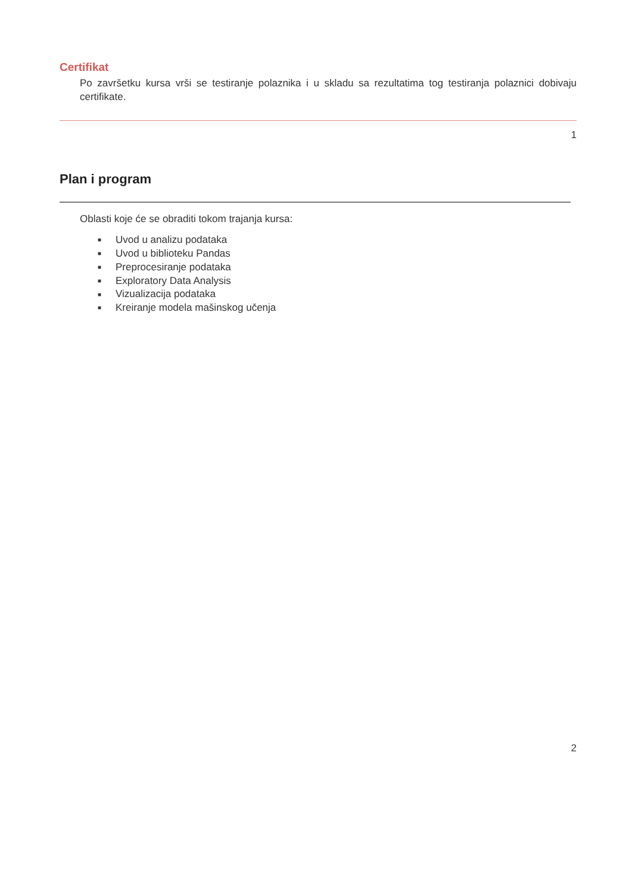Certifikat
Po završetku kursa vrši se testiranje polaznika i u skladu sa rezultatima tog testiranja polaznici dobivaju certifikate.
1
Plan i program
Oblasti koje će se obraditi tokom trajanja kursa:
■ Uvod u analizu podataka
■ Uvod u biblioteku Pandas
■ Preprocesiranje podataka
■ Exploratory Data Analysis
■ Vizualizacija podataka
■ Kreiranje modela mašinskog učenja
2